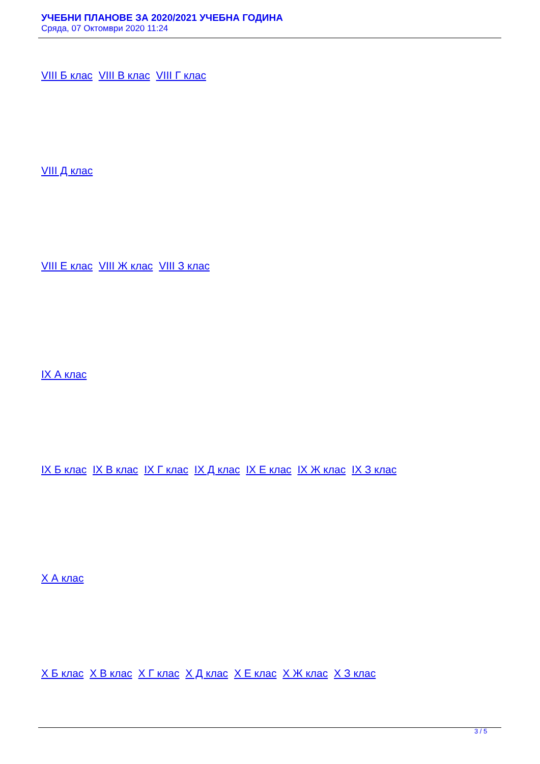УЧЕБНИ ПЛАНОВЕ ЗА 2020/2021 УЧЕБНА ГОДИНА
Сряда, 07 Октомври 2020 11:24
VIII Б клас VIII В клас VIII Г клас
VIII Д клас
VIII Е клас VIII Ж клас VIII З клас
IX А клас
IX Б клас IX В клас IX Г клас IX Д клас IX Е клас IX Ж клас IX З клас
X А клас
X Б клас X В клас X Г клас X Д клас X Е клас X Ж клас X З клас
3 / 5